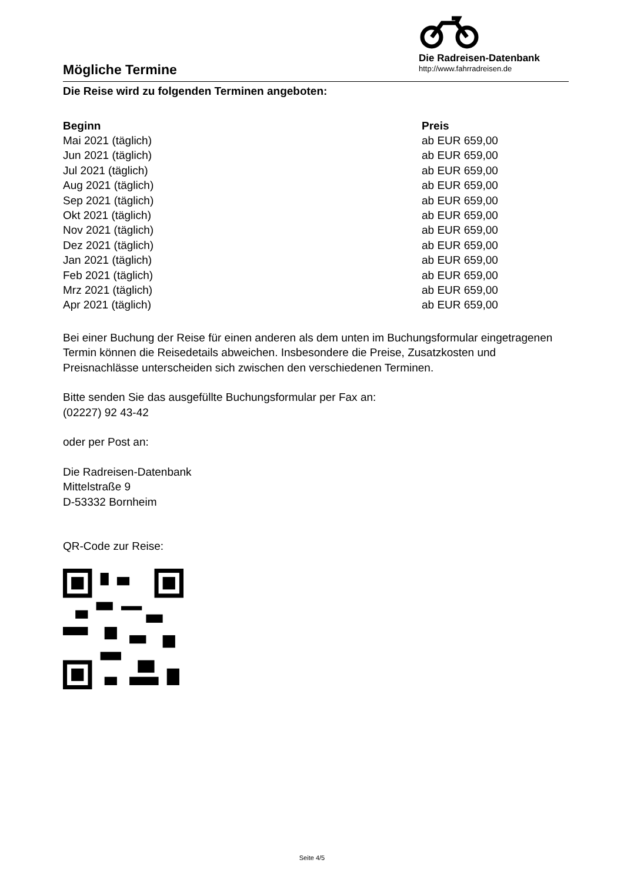Mögliche Termine
Die Radreisen-Datenbank
http://www.fahrradreisen.de
Die Reise wird zu folgenden Terminen angeboten:
| Beginn | Preis |
| --- | --- |
| Mai 2021 (täglich) | ab EUR 659,00 |
| Jun 2021 (täglich) | ab EUR 659,00 |
| Jul 2021 (täglich) | ab EUR 659,00 |
| Aug 2021 (täglich) | ab EUR 659,00 |
| Sep 2021 (täglich) | ab EUR 659,00 |
| Okt 2021 (täglich) | ab EUR 659,00 |
| Nov 2021 (täglich) | ab EUR 659,00 |
| Dez 2021 (täglich) | ab EUR 659,00 |
| Jan 2021 (täglich) | ab EUR 659,00 |
| Feb 2021 (täglich) | ab EUR 659,00 |
| Mrz 2021 (täglich) | ab EUR 659,00 |
| Apr 2021 (täglich) | ab EUR 659,00 |
Bei einer Buchung der Reise für einen anderen als dem unten im Buchungsformular eingetragenen Termin können die Reisedetails abweichen. Insbesondere die Preise, Zusatzkosten und Preisnachlässe unterscheiden sich zwischen den verschiedenen Terminen.
Bitte senden Sie das ausgefüllte Buchungsformular per Fax an:
(02227) 92 43-42
oder per Post an:
Die Radreisen-Datenbank
Mittelstraße 9
D-53332 Bornheim
QR-Code zur Reise:
Seite 4/5